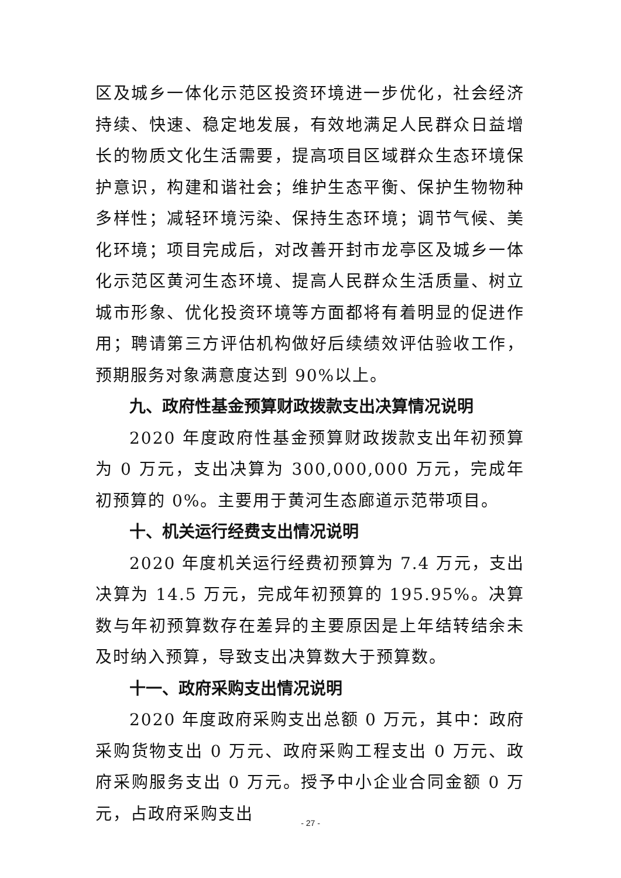区及城乡一体化示范区投资环境进一步优化，社会经济持续、快速、稳定地发展，有效地满足人民群众日益增长的物质文化生活需要，提高项目区域群众生态环境保护意识，构建和谐社会；维护生态平衡、保护生物物种多样性；减轻环境污染、保持生态环境；调节气候、美化环境；项目完成后，对改善开封市龙亭区及城乡一体化示范区黄河生态环境、提高人民群众生活质量、树立城市形象、优化投资环境等方面都将有着明显的促进作用；聘请第三方评估机构做好后续绩效评估验收工作，预期服务对象满意度达到 90%以上。
九、政府性基金预算财政拨款支出决算情况说明
2020 年度政府性基金预算财政拨款支出年初预算为 0 万元，支出决算为 300,000,000 万元，完成年初预算的 0%。主要用于黄河生态廊道示范带项目。
十、机关运行经费支出情况说明
2020 年度机关运行经费初预算为 7.4 万元，支出决算为 14.5 万元，完成年初预算的 195.95%。决算数与年初预算数存在差异的主要原因是上年结转结余未及时纳入预算，导致支出决算数大于预算数。
十一、政府采购支出情况说明
2020 年度政府采购支出总额 0 万元，其中：政府采购货物支出 0 万元、政府采购工程支出 0 万元、政府采购服务支出 0 万元。授予中小企业合同金额 0 万元，占政府采购支出
- 27 -